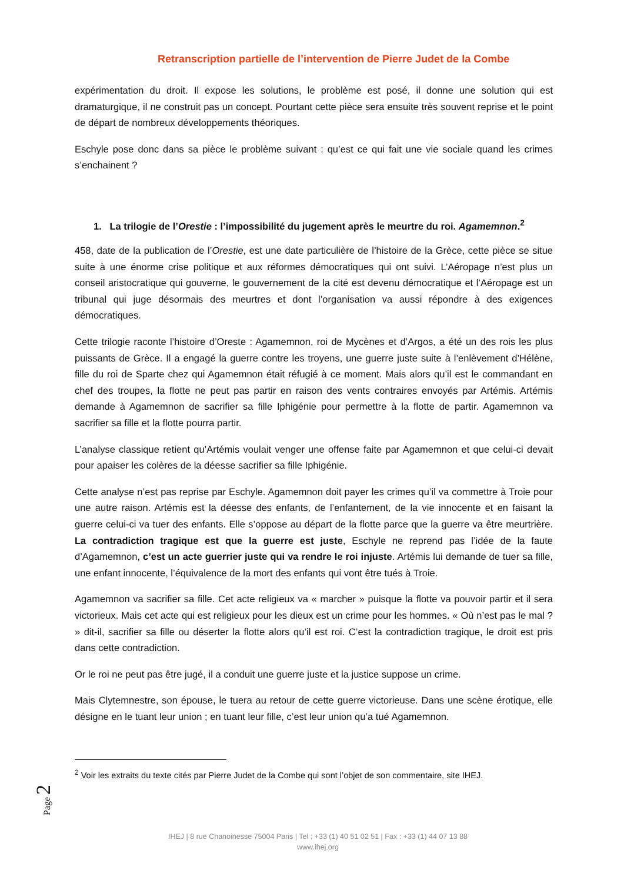Retranscription partielle de l’intervention de Pierre Judet de la Combe
expérimentation du droit. Il expose les solutions, le problème est posé, il donne une solution qui est dramaturgique, il ne construit pas un concept. Pourtant cette pièce sera ensuite très souvent reprise et le point de départ de nombreux développements théoriques.
Eschyle pose donc dans sa pièce le problème suivant : qu’est ce qui fait une vie sociale quand les crimes s’enchainent ?
1. La trilogie de l’Orestie : l’impossibilité du jugement après le meurtre du roi. Agamemnon.<sup>2</sup>
458, date de la publication de l’Orestie, est une date particulière de l’histoire de la Grèce, cette pièce se situe suite à une énorme crise politique et aux réformes démocratiques qui ont suivi. L’Aéropage n’est plus un conseil aristocratique qui gouverne, le gouvernement de la cité est devenu démocratique et l’Aéropage est un tribunal qui juge désormais des meurtres et dont l’organisation va aussi répondre à des exigences démocratiques.
Cette trilogie raconte l’histoire d’Oreste : Agamemnon, roi de Mycènes et d’Argos, a été un des rois les plus puissants de Grèce. Il a engagé la guerre contre les troyens, une guerre juste suite à l’enlèvement d’Hélène, fille du roi de Sparte chez qui Agamemnon était réfugié à ce moment. Mais alors qu’il est le commandant en chef des troupes, la flotte ne peut pas partir en raison des vents contraires envoyés par Artémis. Artémis demande à Agamemnon de sacrifier sa fille Iphigénie pour permettre à la flotte de partir. Agamemnon va sacrifier sa fille et la flotte pourra partir.
L’analyse classique retient qu’Artémis voulait venger une offense faite par Agamemnon et que celui-ci devait pour apaiser les colères de la déesse sacrifier sa fille Iphigénie.
Cette analyse n’est pas reprise par Eschyle. Agamemnon doit payer les crimes qu’il va commettre à Troie pour une autre raison. Artémis est la déesse des enfants, de l’enfantement, de la vie innocente et en faisant la guerre celui-ci va tuer des enfants. Elle s’oppose au départ de la flotte parce que la guerre va être meurtrière. La contradiction tragique est que la guerre est juste, Eschyle ne reprend pas l’idée de la faute d’Agamemnon, c’est un acte guerrier juste qui va rendre le roi injuste. Artémis lui demande de tuer sa fille, une enfant innocente, l’équivalence de la mort des enfants qui vont être tués à Troie.
Agamemnon va sacrifier sa fille. Cet acte religieux va « marcher » puisque la flotte va pouvoir partir et il sera victorieux. Mais cet acte qui est religieux pour les dieux est un crime pour les hommes. « Où n’est pas le mal ? » dit-il, sacrifier sa fille ou déserter la flotte alors qu’il est roi. C’est la contradiction tragique, le droit est pris dans cette contradiction.
Or le roi ne peut pas être jugé, il a conduit une guerre juste et la justice suppose un crime.
Mais Clytemnestre, son épouse, le tuera au retour de cette guerre victorieuse. Dans une scène érotique, elle désigne en le tuant leur union ; en tuant leur fille, c’est leur union qu’a tué Agamemnon.
<sup>2</sup> Voir les extraits du texte cités par Pierre Judet de la Combe qui sont l’objet de son commentaire, site IHEJ.
Page 2
IHEJ | 8 rue Chanoinesse 75004 Paris | Tel : +33 (1) 40 51 02 51 | Fax : +33 (1) 44 07 13 88
www.ihej.org